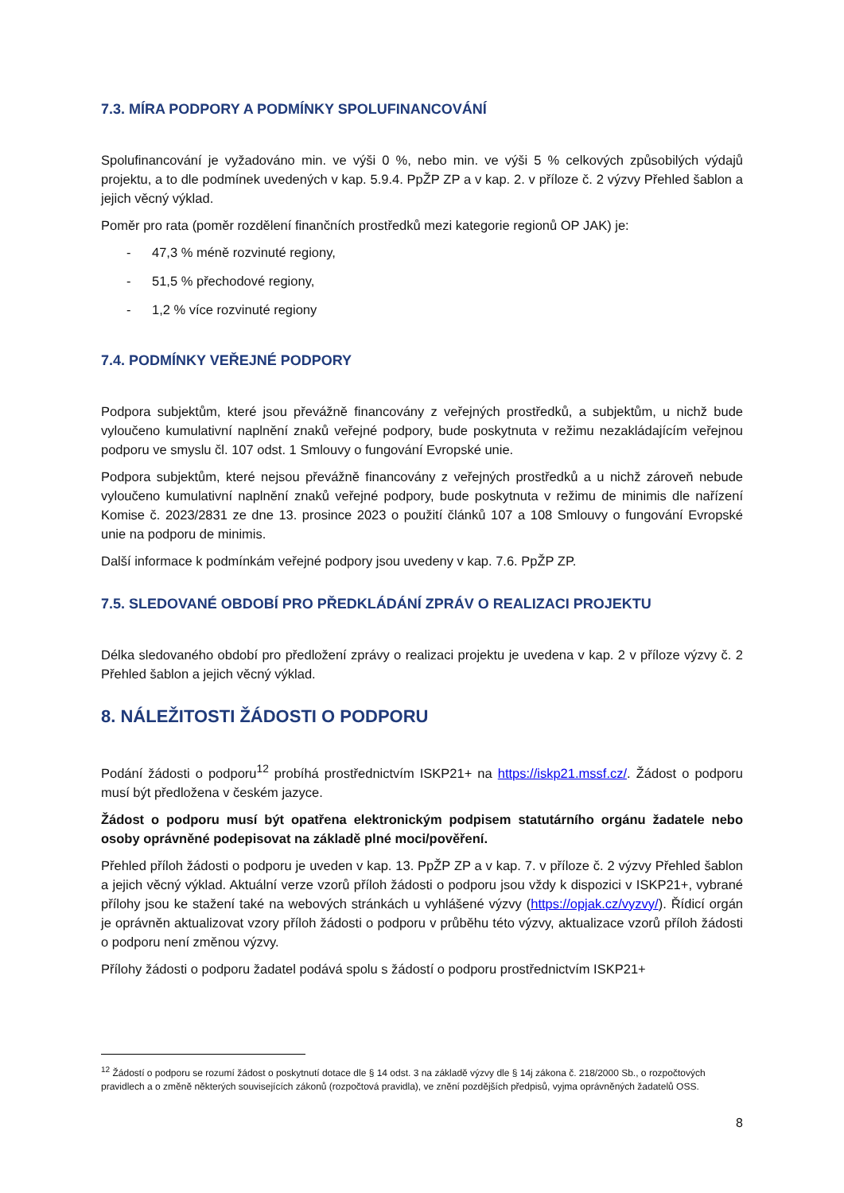7.3. MÍRA PODPORY A PODMÍNKY SPOLUFINANCOVÁNÍ
Spolufinancování je vyžadováno min. ve výši 0 %, nebo min. ve výši 5 % celkových způsobilých výdajů projektu, a to dle podmínek uvedených v kap. 5.9.4. PpŽP ZP a v kap. 2. v příloze č. 2 výzvy Přehled šablon a jejich věcný výklad.
Poměr pro rata (poměr rozdělení finančních prostředků mezi kategorie regionů OP JAK) je:
- 47,3 % méně rozvinuté regiony,
- 51,5 % přechodové regiony,
- 1,2 % více rozvinuté regiony
7.4. PODMÍNKY VEŘEJNÉ PODPORY
Podpora subjektům, které jsou převážně financovány z veřejných prostředků, a subjektům, u nichž bude vyloučeno kumulativní naplnění znaků veřejné podpory, bude poskytnuta v režimu nezakládajícím veřejnou podporu ve smyslu čl. 107 odst. 1 Smlouvy o fungování Evropské unie.
Podpora subjektům, které nejsou převážně financovány z veřejných prostředků a u nichž zároveň nebude vyloučeno kumulativní naplnění znaků veřejné podpory, bude poskytnuta v režimu de minimis dle nařízení Komise č. 2023/2831 ze dne 13. prosince 2023 o použití článků 107 a 108 Smlouvy o fungování Evropské unie na podporu de minimis.
Další informace k podmínkám veřejné podpory jsou uvedeny v kap. 7.6. PpŽP ZP.
7.5. SLEDOVANÉ OBDOBÍ PRO PŘEDKLÁDÁNÍ ZPRÁV O REALIZACI PROJEKTU
Délka sledovaného období pro předložení zprávy o realizaci projektu je uvedena v kap. 2 v příloze výzvy č. 2 Přehled šablon a jejich věcný výklad.
8. NÁLEŽITOSTI ŽÁDOSTI O PODPORU
Podání žádosti o podporu<sup>12</sup> probíhá prostřednictvím ISKP21+ na https://iskp21.mssf.cz/. Žádost o podporu musí být předložena v českém jazyce.
Žádost o podporu musí být opatřena elektronickým podpisem statutárního orgánu žadatele nebo osoby oprávněné podepisovat na základě plné moci/pověření.
Přehled příloh žádosti o podporu je uveden v kap. 13. PpŽP ZP a v kap. 7. v příloze č. 2 výzvy Přehled šablon a jejich věcný výklad. Aktuální verze vzorů příloh žádosti o podporu jsou vždy k dispozici v ISKP21+, vybrané přílohy jsou ke stažení také na webových stránkách u vyhlášené výzvy (https://opjak.cz/vyzvy/). Řídicí orgán je oprávněn aktualizovat vzory příloh žádosti o podporu v průběhu této výzvy, aktualizace vzorů příloh žádosti o podporu není změnou výzvy.
Přílohy žádosti o podporu žadatel podává spolu s žádostí o podporu prostřednictvím ISKP21+
<sup>12</sup> Žádostí o podporu se rozumí žádost o poskytnutí dotace dle § 14 odst. 3 na základě výzvy dle § 14j zákona č. 218/2000 Sb., o rozpočtových pravidlech a o změně některých souvisejících zákonů (rozpočtová pravidla), ve znění pozdějších předpisů, vyjma oprávněných žadatelů OSS.
8